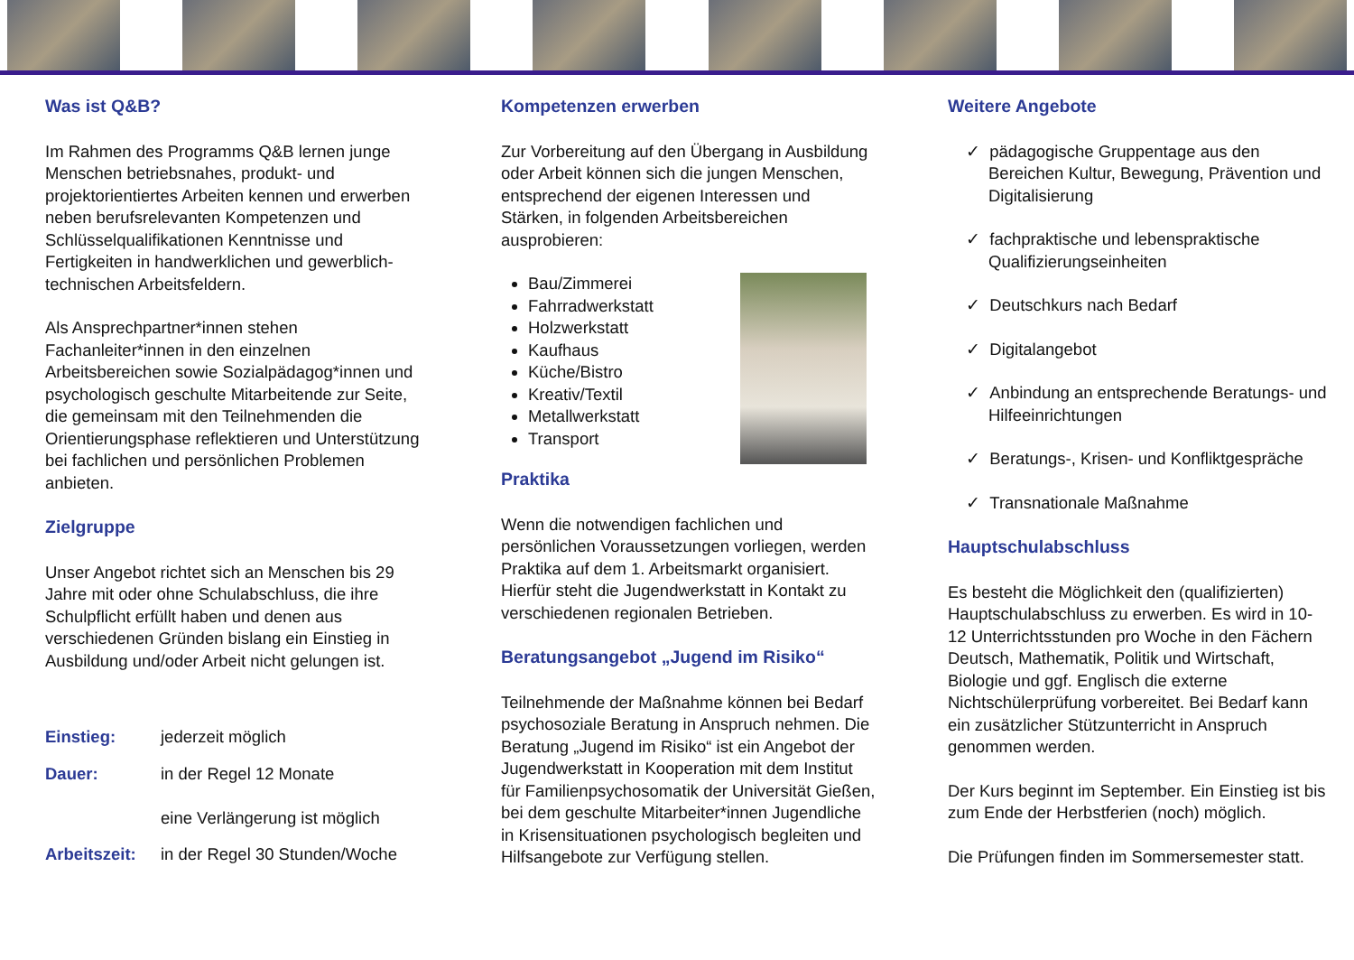Was ist Q&B?
Im Rahmen des Programms Q&B lernen junge Menschen betriebsnahes, produkt- und projektorientiertes Arbeiten kennen und erwerben neben berufsrelevanten Kompetenzen und Schlüsselqualifikationen Kenntnisse und Fertigkeiten in handwerklichen und gewerblich-technischen Arbeitsfeldern.
Als Ansprechpartner*innen stehen Fachanleiter*innen in den einzelnen Arbeitsbereichen sowie Sozialpädagog*innen und psychologisch geschulte Mitarbeitende zur Seite, die gemeinsam mit den Teilnehmenden die Orientierungsphase reflektieren und Unterstützung bei fachlichen und persönlichen Problemen anbieten.
Zielgruppe
Unser Angebot richtet sich an Menschen bis 29 Jahre mit oder ohne Schulabschluss, die ihre Schulpflicht erfüllt haben und denen aus verschiedenen Gründen bislang ein Einstieg in Ausbildung und/oder Arbeit nicht gelungen ist.
Einstieg: jederzeit möglich
Dauer: in der Regel 12 Monate
eine Verlängerung ist möglich
Arbeitszeit: in der Regel 30 Stunden/Woche
Kompetenzen erwerben
Zur Vorbereitung auf den Übergang in Ausbildung oder Arbeit können sich die jungen Menschen, entsprechend der eigenen Interessen und Stärken, in folgenden Arbeitsbereichen ausprobieren:
Bau/Zimmerei
Fahrradwerkstatt
Holzwerkstatt
Kaufhaus
Küche/Bistro
Kreativ/Textil
Metallwerkstatt
Transport
Praktika
Wenn die notwendigen fachlichen und persönlichen Voraussetzungen vorliegen, werden Praktika auf dem 1. Arbeitsmarkt organisiert. Hierfür steht die Jugendwerkstatt in Kontakt zu verschiedenen regionalen Betrieben.
Beratungsangebot „Jugend im Risiko“
Teilnehmende der Maßnahme können bei Bedarf psychosoziale Beratung in Anspruch nehmen. Die Beratung „Jugend im Risiko“ ist ein Angebot der Jugendwerkstatt in Kooperation mit dem Institut für Familienpsychosomatik der Universität Gießen, bei dem geschulte Mitarbeiter*innen Jugendliche in Krisensituationen psychologisch begleiten und Hilfsangebote zur Verfügung stellen.
Weitere Angebote
✓ pädagogische Gruppentage aus den Bereichen Kultur, Bewegung, Prävention und Digitalisierung
✓ fachpraktische und lebenspraktische Qualifizierungseinheiten
✓ Deutschkurs nach Bedarf
✓ Digitalangebot
✓ Anbindung an entsprechende Beratungs- und Hilfeeinrichtungen
✓ Beratungs-, Krisen- und Konfliktgespräche
✓ Transnationale Maßnahme
Hauptschulabschluss
Es besteht die Möglichkeit den (qualifizierten) Hauptschulabschluss zu erwerben. Es wird in 10-12 Unterrichtsstunden pro Woche in den Fächern Deutsch, Mathematik, Politik und Wirtschaft, Biologie und ggf. Englisch die externe Nichtschülerprüfung vorbereitet. Bei Bedarf kann ein zusätzlicher Stützunterricht in Anspruch genommen werden.
Der Kurs beginnt im September. Ein Einstieg ist bis zum Ende der Herbstferien (noch) möglich.
Die Prüfungen finden im Sommersemester statt.